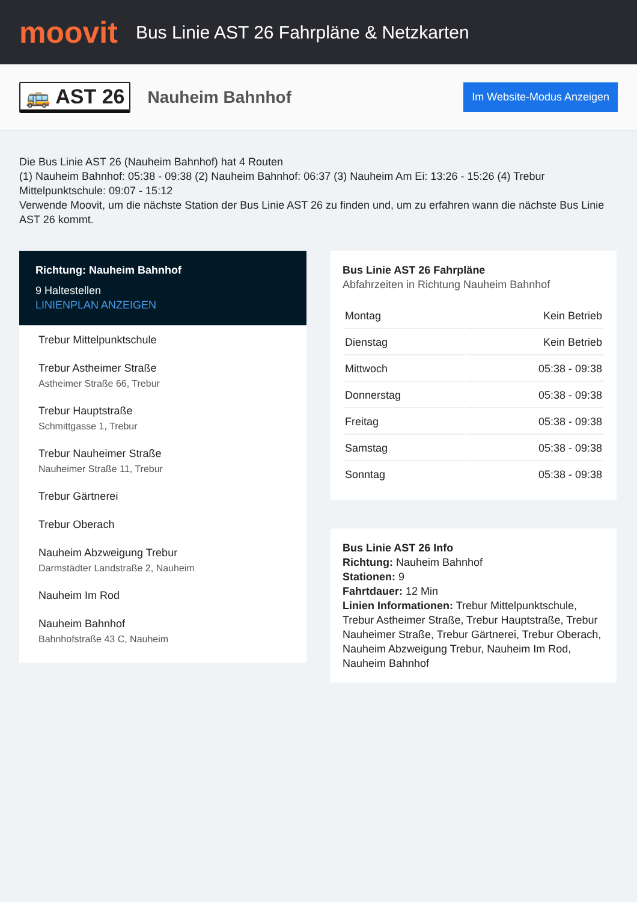moovit
Bus Linie AST 26 Fahrpläne & Netzkarten
🚌 AST 26 Nauheim Bahnhof Im Website-Modus Anzeigen
Die Bus Linie AST 26 (Nauheim Bahnhof) hat 4 Routen
(1) Nauheim Bahnhof: 05:38 - 09:38 (2) Nauheim Bahnhof: 06:37 (3) Nauheim Am Ei: 13:26 - 15:26 (4) Trebur Mittelpunktschule: 09:07 - 15:12
Verwende Moovit, um die nächste Station der Bus Linie AST 26 zu finden und, um zu erfahren wann die nächste Bus Linie AST 26 kommt.
Richtung: Nauheim Bahnhof
9 Haltestellen
LINIENPLAN ANZEIGEN
Trebur Mittelpunktschule
Trebur Astheimer Straße
Astheimer Straße 66, Trebur
Trebur Hauptstraße
Schmittgasse 1, Trebur
Trebur Nauheimer Straße
Nauheimer Straße 11, Trebur
Trebur Gärtnerei
Trebur Oberach
Nauheim Abzweigung Trebur
Darmstädter Landstraße 2, Nauheim
Nauheim Im Rod
Nauheim Bahnhof
Bahnhofstraße 43 C, Nauheim
Bus Linie AST 26 Fahrpläne
Abfahrzeiten in Richtung Nauheim Bahnhof
| Montag | Kein Betrieb |
| Dienstag | Kein Betrieb |
| Mittwoch | 05:38 - 09:38 |
| Donnerstag | 05:38 - 09:38 |
| Freitag | 05:38 - 09:38 |
| Samstag | 05:38 - 09:38 |
| Sonntag | 05:38 - 09:38 |
Bus Linie AST 26 Info
Richtung: Nauheim Bahnhof
Stationen: 9
Fahrtdauer: 12 Min
Linien Informationen: Trebur Mittelpunktschule, Trebur Astheimer Straße, Trebur Hauptstraße, Trebur Nauheimer Straße, Trebur Gärtnerei, Trebur Oberach, Nauheim Abzweigung Trebur, Nauheim Im Rod, Nauheim Bahnhof